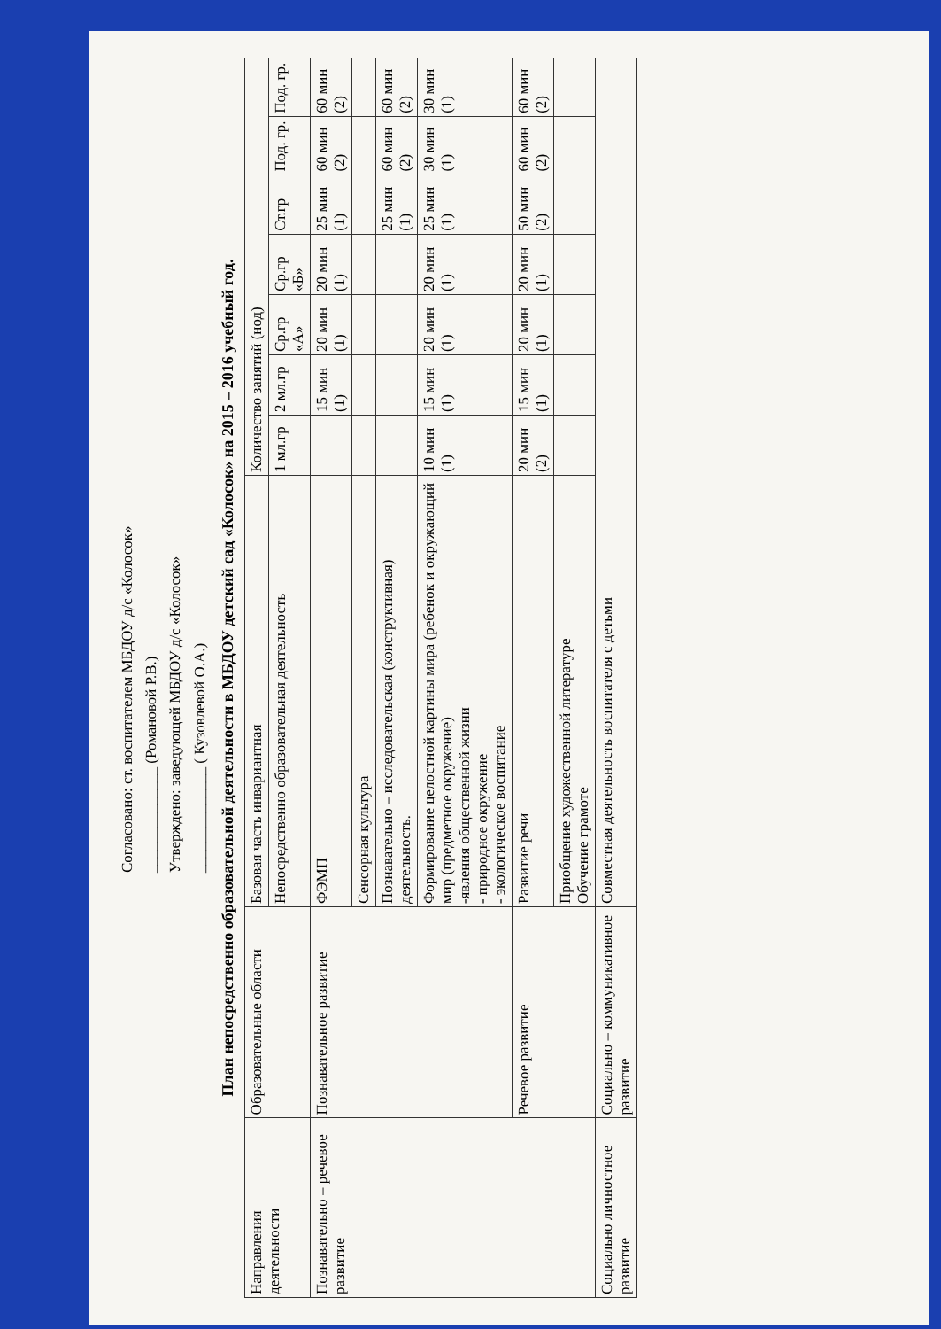Согласовано: ст. воспитателем МБДОУ д/с «Колосок»
______________ (Романовой Р.В.)
Утверждено: заведующей МБДОУ д/с «Колосок»
______________ ( Кузовлевой О.А.)
План непосредственно образовательной деятельности в МБДОУ детский сад «Колосок» на 2015 – 2016 учебный год.
| Направления деятельности | Образовательные области | Базовая часть инвариантная | Количество занятий (нод) | | | | | | |
| --- | --- | --- | --- | --- | --- | --- | --- | --- | --- |
| | | Непосредственно образовательная деятельность | 1 мл.гр | 2 мл.гр | Ср.гр «А» | Ср.гр «Б» | Ст.гр | Под. гр. | Под. гр. |
| Познавательно – речевое развитие | Познавательное развитие | ФЭМП | | 15 мин (1) | 20 мин (1) | 20 мин (1) | 25 мин (1) | 60 мин (2) | 60 мин (2) |
| | | Сенсорная культура | | | | | | | |
| | | Познавательно – исследовательская (конструктивная) деятельность. | | | | | 25 мин (1) | 60 мин (2) | 60 мин (2) |
| | | Формирование целостной картины мира (ребенок и окружающий мир (предметное окружение) -явления общественной жизни - природное окружение - экологическое воспитание | 10 мин (1) | 15 мин (1) | 20 мин (1) | 20 мин (1) | 25 мин (1) | 30 мин (1) | 30 мин (1) |
| | Речевое развитие | Развитие речи | 20 мин (2) | 15 мин (1) | 20 мин (1) | 20 мин (1) | 50 мин (2) | 60 мин (2) | 60 мин (2) |
| | | Приобщение художественной литературе Обучение грамоте | | | | | | | |
| Социально личностное развитие | Социально – коммуникативное развитие | Совместная деятельность воспитателя с детьми | | | | | | | |